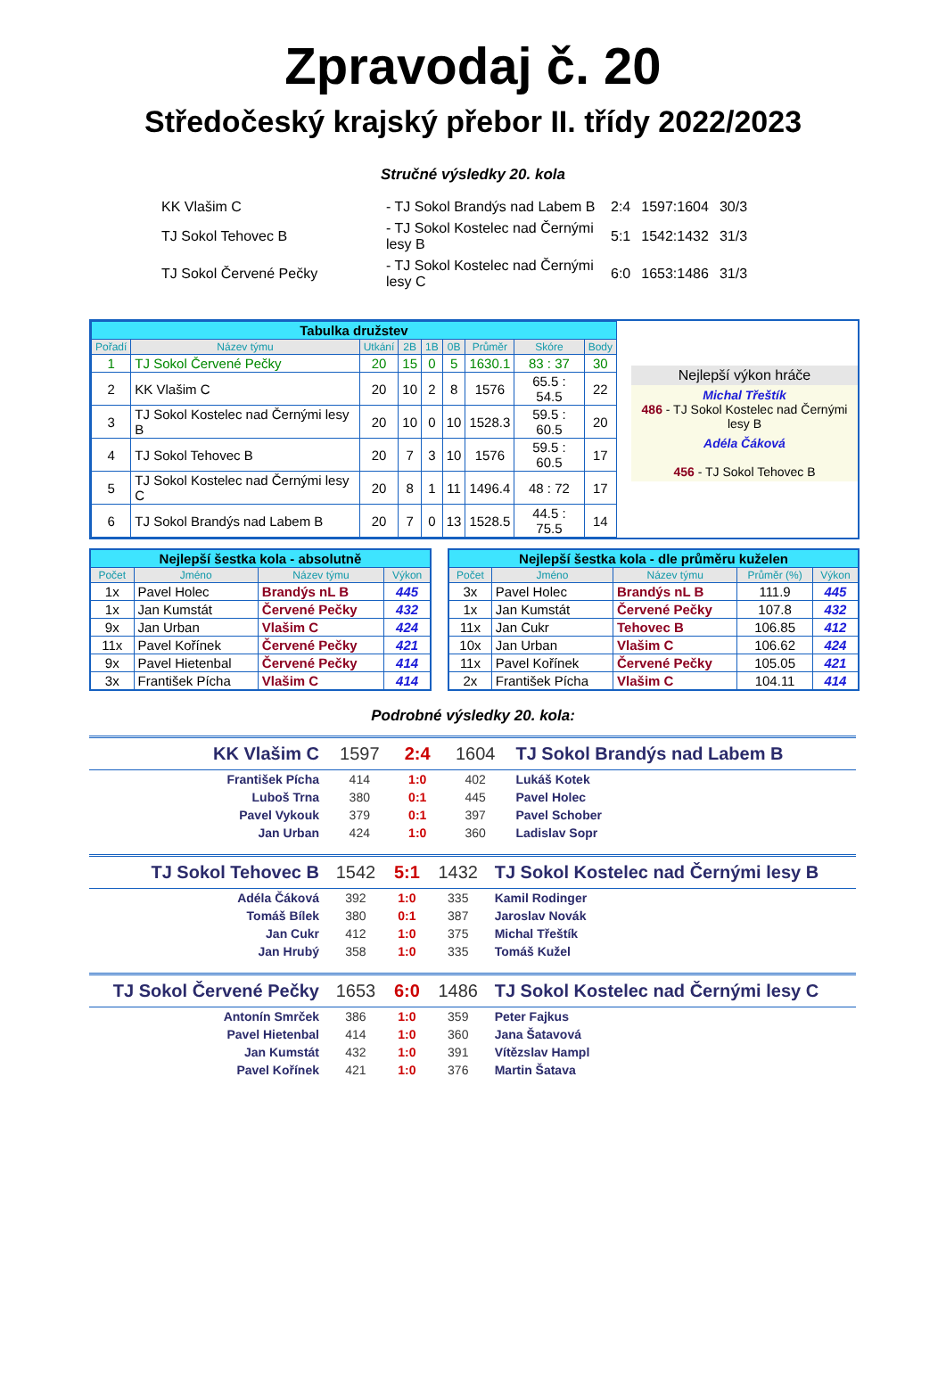Zpravodaj č. 20
Středočeský krajský přebor II. třídy 2022/2023
Stručné výsledky 20. kola
| KK Vlašim C | - TJ Sokol Brandýs nad Labem B | 2:4 | 1597:1604 | 30/3 |
| TJ Sokol Tehovec B | - TJ Sokol Kostelec nad Černými lesy B | 5:1 | 1542:1432 | 31/3 |
| TJ Sokol Červené Pečky | - TJ Sokol Kostelec nad Černými lesy C | 6:0 | 1653:1486 | 31/3 |
| Tabulka družstev | | | | | | | | |
| Pořadí | Název týmu | Utkání | 2B | 1B | 0B | Průměr | Skóre | Body |
| 1 | TJ Sokol Červené Pečky | 20 | 15 | 0 | 5 | 1630.1 | 83 : 37 | 30 |
| 2 | KK Vlašim C | 20 | 10 | 2 | 8 | 1576 | 65.5 : 54.5 | 22 |
| 3 | TJ Sokol Kostelec nad Černými lesy B | 20 | 10 | 0 | 10 | 1528.3 | 59.5 : 60.5 | 20 |
| 4 | TJ Sokol Tehovec B | 20 | 7 | 3 | 10 | 1576 | 59.5 : 60.5 | 17 |
| 5 | TJ Sokol Kostelec nad Černými lesy C | 20 | 8 | 1 | 11 | 1496.4 | 48 : 72 | 17 |
| 6 | TJ Sokol Brandýs nad Labem B | 20 | 7 | 0 | 13 | 1528.5 | 44.5 : 75.5 | 14 |
Nejlepší výkon hráče
Michal Třeštík
486 - TJ Sokol Kostelec nad Černými lesy B
Adéla Čáková
456 - TJ Sokol Tehovec B
| Nejlepší šestka kola - absolutně | | | |
| Počet | Jméno | Název týmu | Výkon |
| 1x | Pavel Holec | Brandýs nL B | 445 |
| 1x | Jan Kumstát | Červené Pečky | 432 |
| 9x | Jan Urban | Vlašim C | 424 |
| 11x | Pavel Kořínek | Červené Pečky | 421 |
| 9x | Pavel Hietenbal | Červené Pečky | 414 |
| 3x | František Pícha | Vlašim C | 414 |
| Nejlepší šestka kola - dle průměru kuželen | | | | |
| Počet | Jméno | Název týmu | Průměr (%) | Výkon |
| 3x | Pavel Holec | Brandýs nL B | 111.9 | 445 |
| 1x | Jan Kumstát | Červené Pečky | 107.8 | 432 |
| 11x | Jan Cukr | Tehovec B | 106.85 | 412 |
| 10x | Jan Urban | Vlašim C | 106.62 | 424 |
| 11x | Pavel Kořínek | Červené Pečky | 105.05 | 421 |
| 2x | František Pícha | Vlašim C | 104.11 | 414 |
Podrobné výsledky 20. kola:
| KK Vlašim C | 1597 | 2:4 | 1604 | TJ Sokol Brandýs nad Labem B |
| František Pícha | 414 | 1:0 | 402 | Lukáš Kotek |
| Luboš Trna | 380 | 0:1 | 445 | Pavel Holec |
| Pavel Vykouk | 379 | 0:1 | 397 | Pavel Schober |
| Jan Urban | 424 | 1:0 | 360 | Ladislav Sopr |
| TJ Sokol Tehovec B | 1542 | 5:1 | 1432 | TJ Sokol Kostelec nad Černými lesy B |
| Adéla Čáková | 392 | 1:0 | 335 | Kamil Rodinger |
| Tomáš Bílek | 380 | 0:1 | 387 | Jaroslav Novák |
| Jan Cukr | 412 | 1:0 | 375 | Michal Třeštík |
| Jan Hrubý | 358 | 1:0 | 335 | Tomáš Kužel |
| TJ Sokol Červené Pečky | 1653 | 6:0 | 1486 | TJ Sokol Kostelec nad Černými lesy C |
| Antonín Smrček | 386 | 1:0 | 359 | Peter Fajkus |
| Pavel Hietenbal | 414 | 1:0 | 360 | Jana Šatavová |
| Jan Kumstát | 432 | 1:0 | 391 | Vítězslav Hampl |
| Pavel Kořínek | 421 | 1:0 | 376 | Martin Šatava |